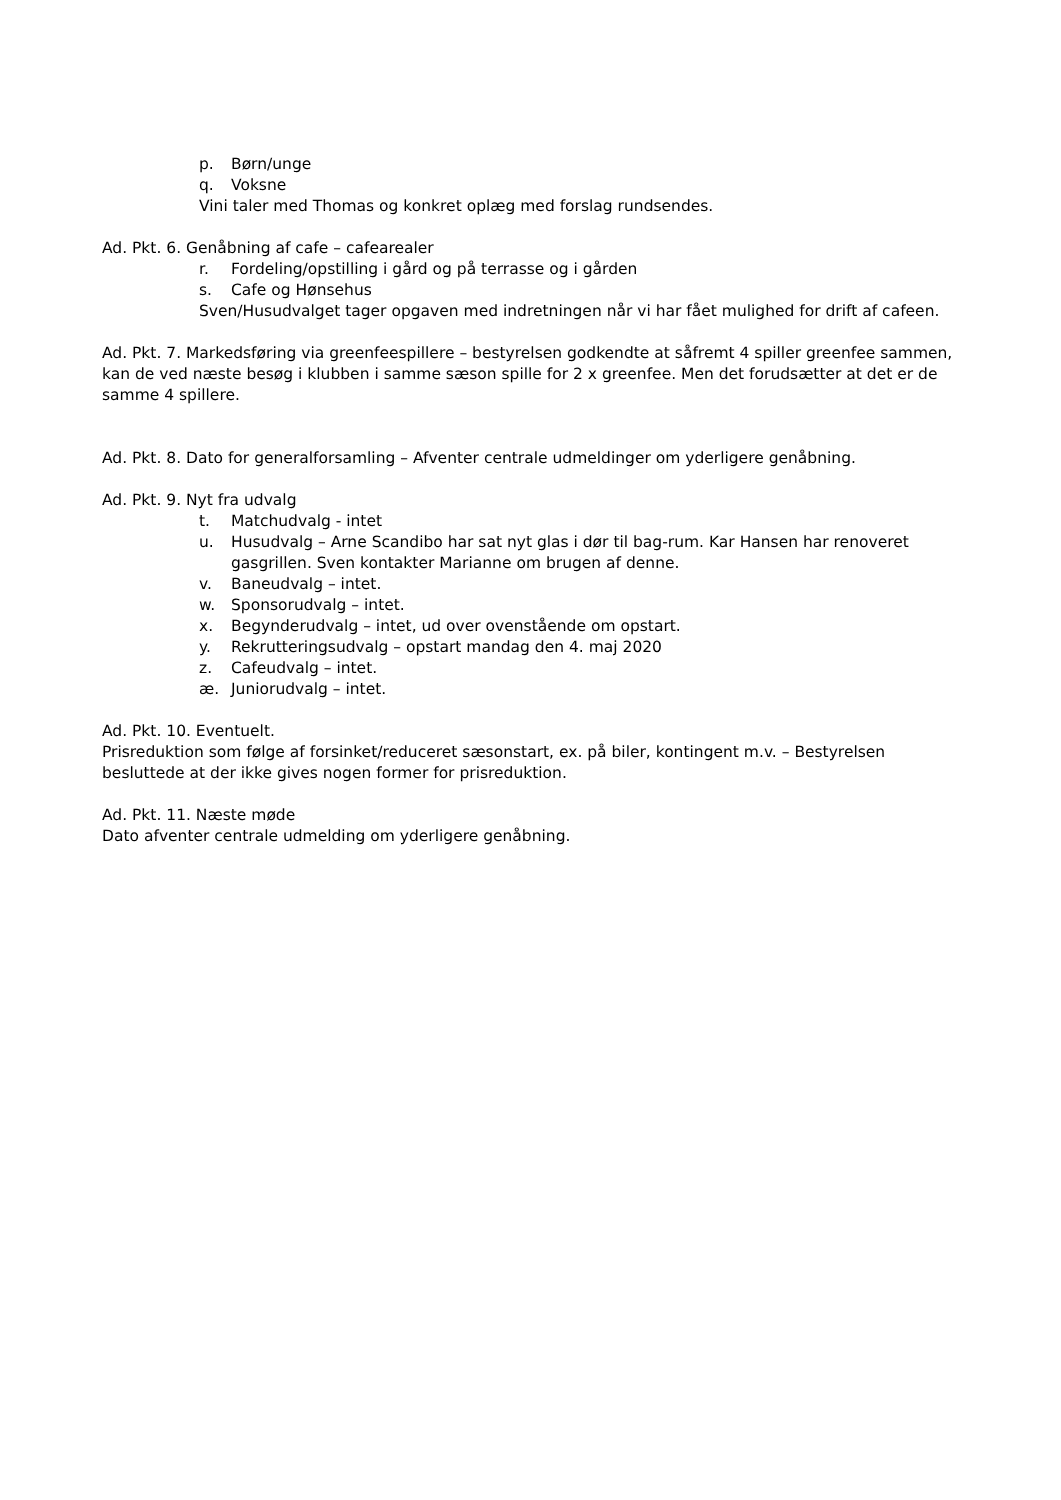p. Børn/unge
q. Voksne
Vini taler med Thomas og konkret oplæg med forslag rundsendes.
Ad. Pkt. 6. Genåbning af cafe – cafearealer
r. Fordeling/opstilling i gård og på terrasse og i gården
s. Cafe og Hønsehus
Sven/Husudvalget tager opgaven med indretningen når vi har fået mulighed for drift af cafeen.
Ad. Pkt. 7. Markedsføring via greenfeespillere – bestyrelsen godkendte at såfremt 4 spiller greenfee sammen, kan de ved næste besøg i klubben i samme sæson spille for 2 x greenfee. Men det forudsætter at det er de samme 4 spillere.
Ad. Pkt. 8. Dato for generalforsamling – Afventer centrale udmeldinger om yderligere genåbning.
Ad. Pkt. 9. Nyt fra udvalg
t. Matchudvalg - intet
u. Husudvalg – Arne Scandibo har sat nyt glas i dør til bag-rum. Kar Hansen har renoveret gasgrillen. Sven kontakter Marianne om brugen af denne.
v. Baneudvalg – intet.
w. Sponsorudvalg – intet.
x. Begynderudvalg – intet, ud over ovenstående om opstart.
y. Rekrutteringsudvalg – opstart mandag den 4. maj 2020
z. Cafeudvalg – intet.
æ. Juniorudvalg – intet.
Ad. Pkt. 10. Eventuelt.
Prisreduktion som følge af forsinket/reduceret sæsonstart, ex. på biler, kontingent m.v. – Bestyrelsen besluttede at der ikke gives nogen former for prisreduktion.
Ad. Pkt. 11. Næste møde
Dato afventer centrale udmelding om yderligere genåbning.